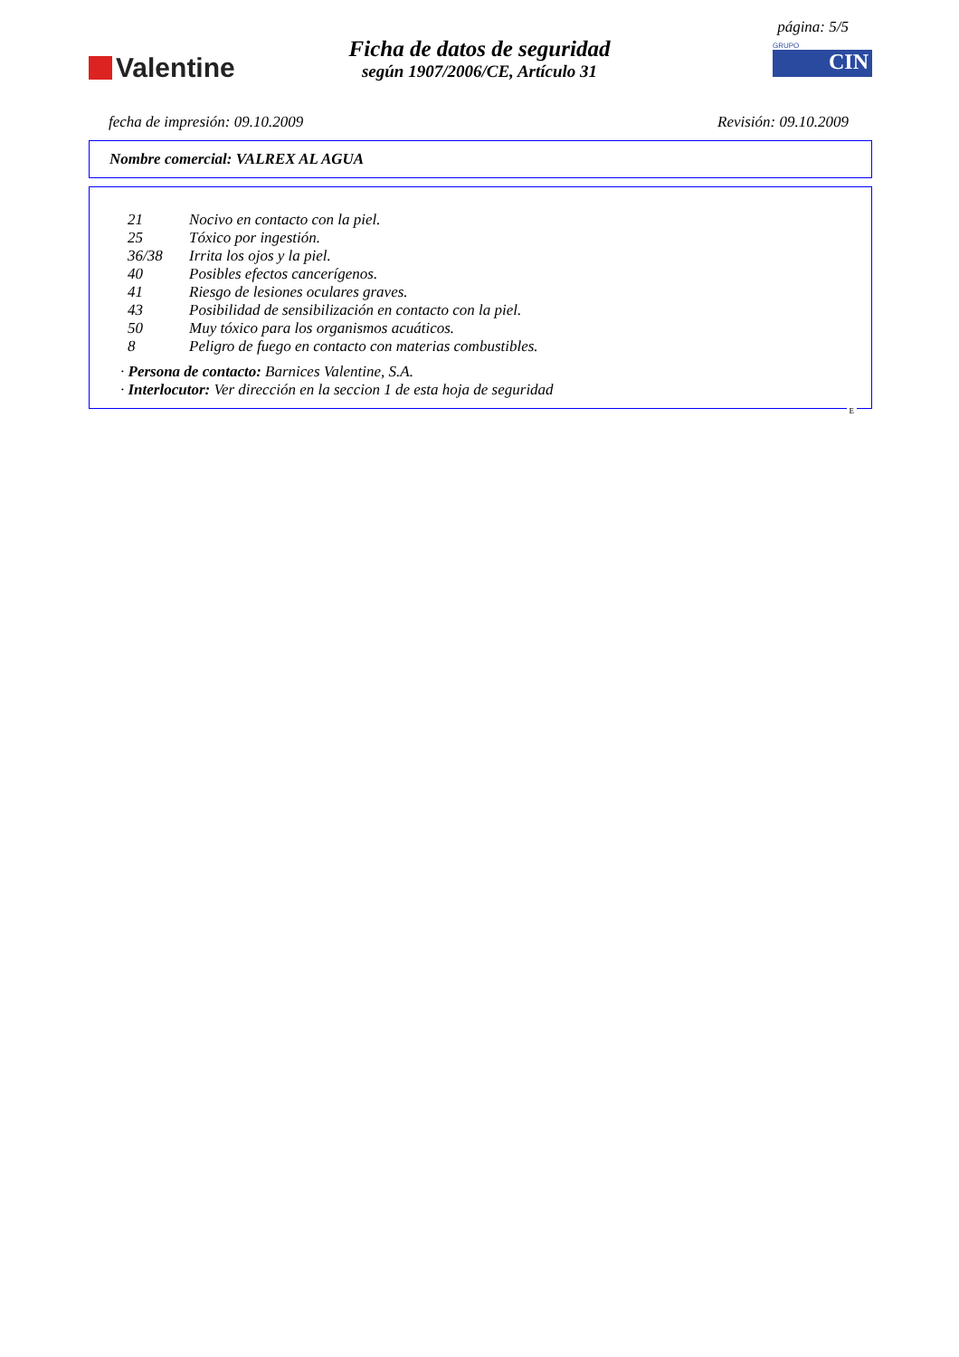página: 5/5
Valentine
Ficha de datos de seguridad
según 1907/2006/CE, Artículo 31
GRUPO
CIN
fecha de impresión: 09.10.2009 Revisión: 09.10.2009
Nombre comercial: VALREX AL AGUA
21 Nocivo en contacto con la piel.
25 Tóxico por ingestión.
36/38 Irrita los ojos y la piel.
40 Posibles efectos cancerígenos.
41 Riesgo de lesiones oculares graves.
43 Posibilidad de sensibilización en contacto con la piel.
50 Muy tóxico para los organismos acuáticos.
8 Peligro de fuego en contacto con materias combustibles.
· Persona de contacto: Barnices Valentine, S.A.
· Interlocutor: Ver dirección en la seccion 1 de esta hoja de seguridad
E